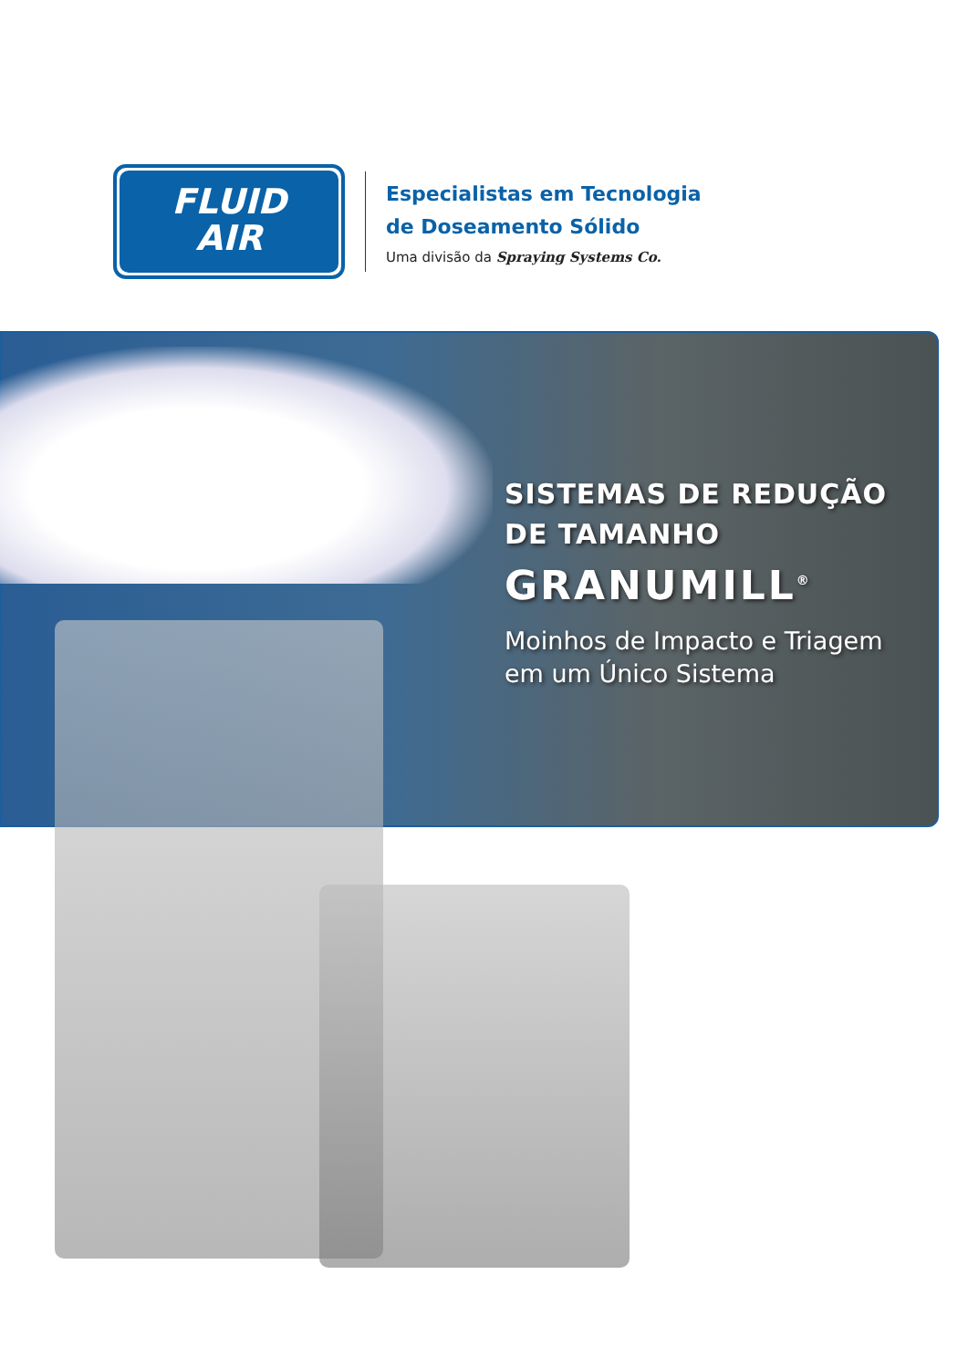FLUID
AIR
Especialistas em Tecnologia
de Doseamento Sólido
Uma divisão da Spraying Systems Co.
SISTEMAS DE REDUÇÃO
DE TAMANHO
GRANUMILL<sup>®</sup>
Moinhos de Impacto e Triagem
em um Único Sistema